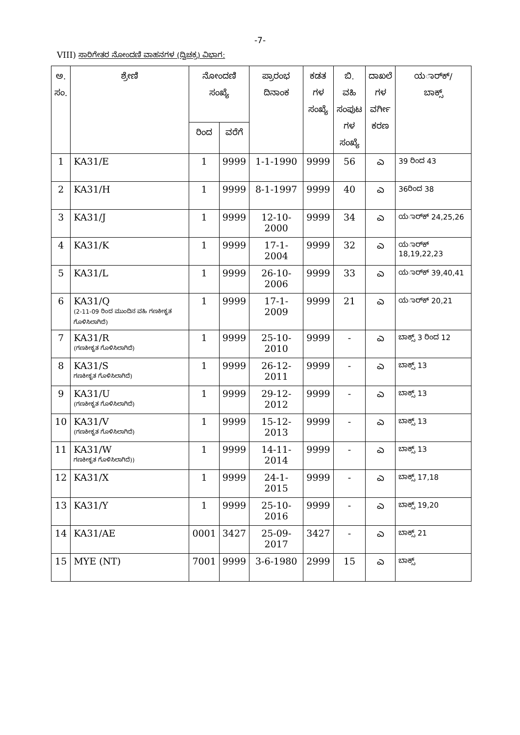-7-
VIII) ಸಾರಿಗೇತರ ನೋಂದಣಿ ವಾಹನಗಳ (ದ್ವಿಚಕ್ರ) ವಿಭಾಗ:
| ಅ. ಸಂ. | ಶ್ರೇಣಿ | ನೋಂದಣಿ ಸಂಖ್ಯೆ | | ಪ್ರಾರಂಭ ದಿನಾಂಕ | ಕಡತ ಗಳ ಸಂಖ್ಯೆ | ಬಿ. ವಹಿ ಸಂಪುಟ ಗಳ ಸಂಖ್ಯೆ | ದಾಖಲೆ ಗಳ ವರ್ಗೀ ಕರಣ | ಯರ್ಾಕ್/ ಬಾಕ್ಸ್ |
| --- | --- | --- | --- | --- | --- | --- | --- | --- |
| | | ರಿಂದ | ವರೆಗೆ | | | | | |
| 1 | KA31/E | 1 | 9999 | 1-1-1990 | 9999 | 56 | ಎ | 39 ರಿಂದ 43 |
| 2 | KA31/H | 1 | 9999 | 8-1-1997 | 9999 | 40 | ಎ | 36ರಿಂದ 38 |
| 3 | KA31/J | 1 | 9999 | 12-10-2000 | 9999 | 34 | ಎ | ಯರ್ಾಕ್ 24,25,26 |
| 4 | KA31/K | 1 | 9999 | 17-1-2004 | 9999 | 32 | ಎ | ಯರ್ಾಕ್ 18,19,22,23 |
| 5 | KA31/L | 1 | 9999 | 26-10-2006 | 9999 | 33 | ಎ | ಯರ್ಾಕ್ 39,40,41 |
| 6 | KA31/Q (2-11-09 ರಿಂದ ಮುಂದಿನ ವಹಿ ಗಣಕೀಕೃತ ಗೊಳಿಸಿಲಾಗಿದೆ) | 1 | 9999 | 17-1-2009 | 9999 | 21 | ಎ | ಯರ್ಾಕ್ 20,21 |
| 7 | KA31/R (ಗಣಕೀಕೃತ ಗೊಳಿಸಿಲಾಗಿದೆ) | 1 | 9999 | 25-10-2010 | 9999 | - | ಎ | ಬಾಕ್ಸ್ 3 ರಿಂದ 12 |
| 8 | KA31/S ಗಣಕೀಕೃತ ಗೊಳಿಸಿಲಾಗಿದೆ) | 1 | 9999 | 26-12-2011 | 9999 | - | ಎ | ಬಾಕ್ಸ್ 13 |
| 9 | KA31/U (ಗಣಕೀಕೃತ ಗೊಳಿಸಿಲಾಗಿದೆ) | 1 | 9999 | 29-12-2012 | 9999 | - | ಎ | ಬಾಕ್ಸ್ 13 |
| 10 | KA31/V (ಗಣಕೀಕೃತ ಗೊಳಿಸಿಲಾಗಿದೆ) | 1 | 9999 | 15-12-2013 | 9999 | - | ಎ | ಬಾಕ್ಸ್ 13 |
| 11 | KA31/W ಗಣಕೀಕೃತ ಗೊಳಿಸಿಲಾಗಿದೆ)) | 1 | 9999 | 14-11-2014 | 9999 | - | ಎ | ಬಾಕ್ಸ್ 13 |
| 12 | KA31/X | 1 | 9999 | 24-1-2015 | 9999 | - | ಎ | ಬಾಕ್ಸ್ 17,18 |
| 13 | KA31/Y | 1 | 9999 | 25-10-2016 | 9999 | - | ಎ | ಬಾಕ್ಸ್ 19,20 |
| 14 | KA31/AE | 0001 | 3427 | 25-09-2017 | 3427 | - | ಎ | ಬಾಕ್ಸ್ 21 |
| 15 | MYE (NT) | 7001 | 9999 | 3-6-1980 | 2999 | 15 | ಎ | ಬಾಕ್ಸ್ |